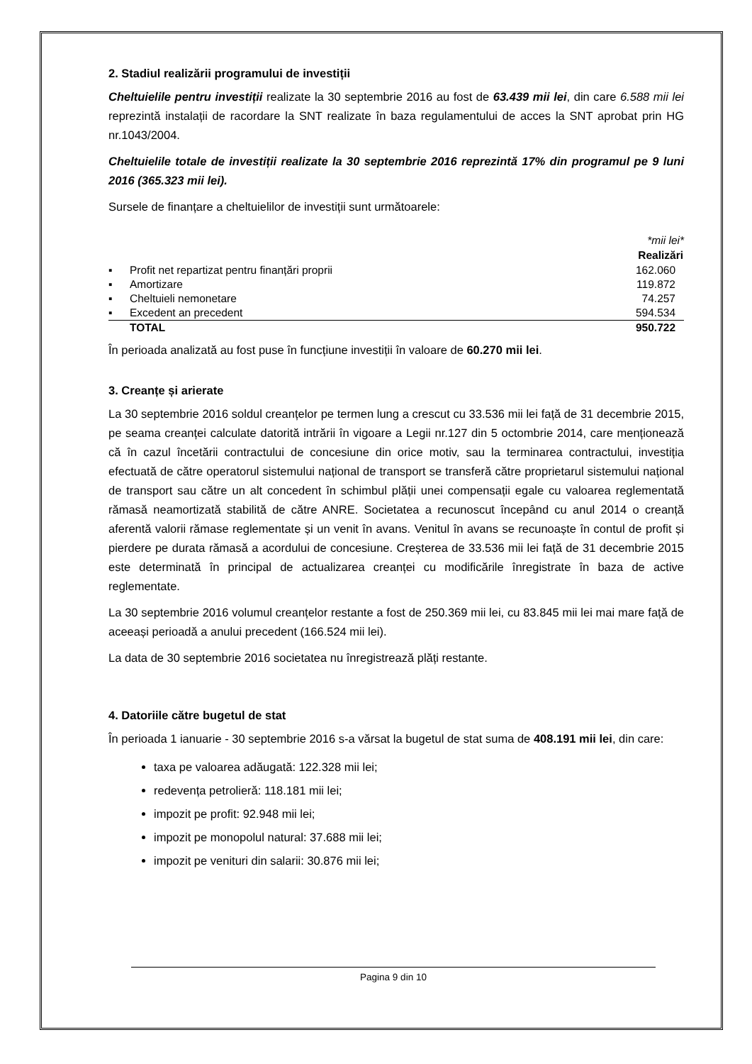2. Stadiul realizării programului de investiții
Cheltuielile pentru investiții realizate la 30 septembrie 2016 au fost de 63.439 mii lei, din care 6.588 mii lei reprezintă instalații de racordare la SNT realizate în baza regulamentului de acces la SNT aprobat prin HG nr.1043/2004.
Cheltuielile totale de investiții realizate la 30 septembrie 2016 reprezintă 17% din programul pe 9 luni 2016 (365.323 mii lei).
Sursele de finanțare a cheltuielilor de investiții sunt următoarele:
| | | *mii lei* |
| | | Realizări |
| ▪ | Profit net repartizat pentru finanțări proprii | 162.060 |
| ▪ | Amortizare | 119.872 |
| ▪ | Cheltuieli nemonetare | 74.257 |
| ▪ | Excedent an precedent | 594.534 |
| | TOTAL | 950.722 |
În perioada analizată au fost puse în funcțiune investiții în valoare de 60.270 mii lei.
3. Creanțe și arierate
La 30 septembrie 2016 soldul creanțelor pe termen lung a crescut cu 33.536 mii lei față de 31 decembrie 2015, pe seama creanței calculate datorită intrării în vigoare a Legii nr.127 din 5 octombrie 2014, care menționează că în cazul încetării contractului de concesiune din orice motiv, sau la terminarea contractului, investiția efectuată de către operatorul sistemului național de transport se transferă către proprietarul sistemului național de transport sau către un alt concedent în schimbul plății unei compensații egale cu valoarea reglementată rămasă neamortizată stabilită de către ANRE. Societatea a recunoscut începând cu anul 2014 o creanță aferentă valorii rămase reglementate și un venit în avans. Venitul în avans se recunoaște în contul de profit și pierdere pe durata rămasă a acordului de concesiune. Creșterea de 33.536 mii lei față de 31 decembrie 2015 este determinată în principal de actualizarea creanței cu modificările înregistrate în baza de active reglementate.
La 30 septembrie 2016 volumul creanțelor restante a fost de 250.369 mii lei, cu 83.845 mii lei mai mare față de aceeași perioadă a anului precedent (166.524 mii lei).
La data de 30 septembrie 2016 societatea nu înregistrează plăți restante.
4. Datoriile către bugetul de stat
În perioada 1 ianuarie - 30 septembrie 2016 s-a vărsat la bugetul de stat suma de 408.191 mii lei, din care:
taxa pe valoarea adăugată: 122.328 mii lei;
redevența petrolieră: 118.181 mii lei;
impozit pe profit: 92.948 mii lei;
impozit pe monopolul natural: 37.688 mii lei;
impozit pe venituri din salarii: 30.876 mii lei;
Pagina 9 din 10